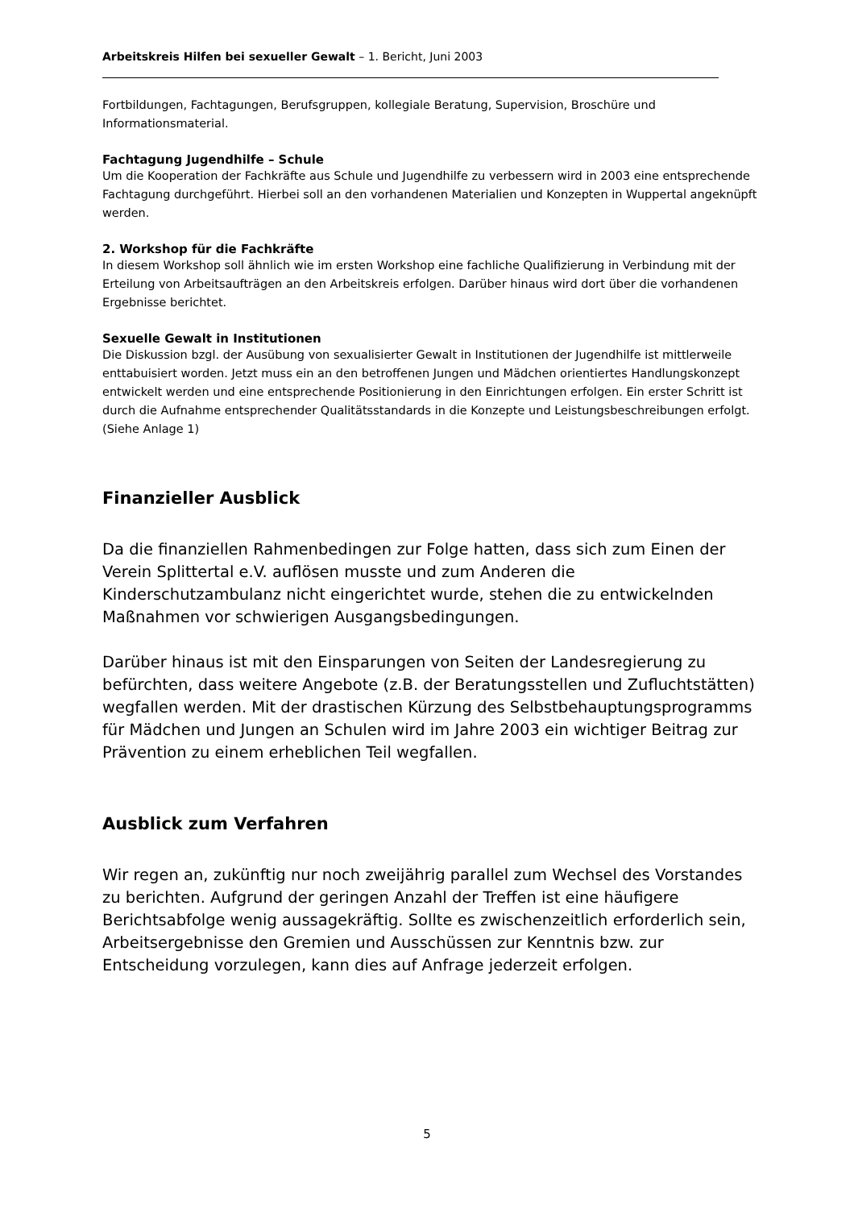Arbeitskreis Hilfen bei sexueller Gewalt – 1. Bericht, Juni 2003
Fortbildungen, Fachtagungen, Berufsgruppen, kollegiale Beratung, Supervision, Broschüre und Informationsmaterial.
Fachtagung Jugendhilfe – Schule
Um die Kooperation der Fachkräfte aus Schule und Jugendhilfe zu verbessern wird in 2003 eine entsprechende Fachtagung durchgeführt. Hierbei soll an den vorhandenen Materialien und Konzepten in Wuppertal angeknüpft werden.
2. Workshop für die Fachkräfte
In diesem Workshop soll ähnlich wie im ersten Workshop eine fachliche Qualifizierung in Verbindung mit der Erteilung von Arbeitsaufträgen an den Arbeitskreis erfolgen. Darüber hinaus wird dort über die vorhandenen Ergebnisse berichtet.
Sexuelle Gewalt in Institutionen
Die Diskussion bzgl. der Ausübung von sexualisierter Gewalt in Institutionen der Jugendhilfe ist mittlerweile enttabuisiert worden. Jetzt muss ein an den betroffenen Jungen und Mädchen orientiertes Handlungskonzept entwickelt werden und eine entsprechende Positionierung in den Einrichtungen erfolgen. Ein erster Schritt ist durch die Aufnahme entsprechender Qualitätsstandards in die Konzepte und Leistungsbeschreibungen erfolgt. (Siehe Anlage 1)
Finanzieller Ausblick
Da die finanziellen Rahmenbedingen zur Folge hatten, dass sich zum Einen der Verein Splittertal e.V. auflösen musste und zum Anderen die Kinderschutzambulanz nicht eingerichtet wurde, stehen die zu entwickelnden Maßnahmen vor schwierigen Ausgangsbedingungen.
Darüber hinaus ist mit den Einsparungen von Seiten der Landesregierung zu befürchten, dass weitere Angebote (z.B. der Beratungsstellen und Zufluchtstätten) wegfallen werden. Mit der drastischen Kürzung des Selbstbehauptungsprogramms für Mädchen und Jungen an Schulen wird im Jahre 2003 ein wichtiger Beitrag zur Prävention zu einem erheblichen Teil wegfallen.
Ausblick zum Verfahren
Wir regen an, zukünftig nur noch zweijährig parallel zum Wechsel des Vorstandes zu berichten. Aufgrund der geringen Anzahl der Treffen ist eine häufigere Berichtsabfolge wenig aussagekräftig. Sollte es zwischenzeitlich erforderlich sein, Arbeitsergebnisse den Gremien und Ausschüssen zur Kenntnis bzw. zur Entscheidung vorzulegen, kann dies auf Anfrage jederzeit erfolgen.
5